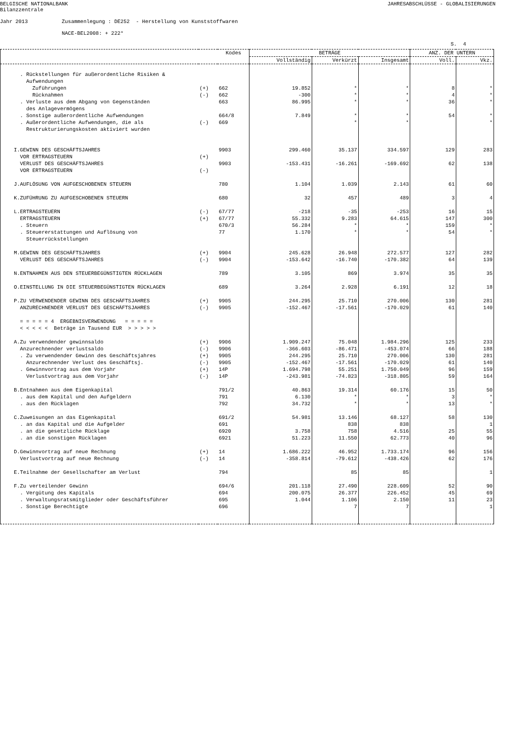BELGISCHE NATIONALBANK Bilanzzentrale
JAHRESABSCHLÜSSE - GLOBALISIERUNGEN
Jahr 2013 Zusammenlegung : DE252 - Herstellung von Kunststoffwaren NACE-BEL2008: + 222*
S. 4
| | | Kodes | BETRÄGE | | | ANZ. DER UNTERN | |
| --- | --- | --- | --- | --- | --- | --- | --- |
| | | | Vollständig | Verkürzt | Insgesamt | Voll. | Vkz. |
| . Rückstellungen für außerordentliche Risiken & Aufwendungen | | | | | | | |
| Zuführungen | (+) | 662 | 19.852 | * | * | 8 | * |
| Rücknahmen | (-) | 662 | -300 | * | * | 4 | * |
| . Verluste aus dem Abgang von Gegenständen des Anlagevermögens | | 663 | 86.995 | * | * | 36 | * |
| . Sonstige außerordentliche Aufwendungen | | 664/8 | 7.849 | * | * | 54 | * |
| . Außerordentliche Aufwendungen, die als Restrukturierungskosten aktiviert wurden | (-) | 669 | | * | * | | * |
| I.GEWINN DES GESCHÄFTSJAHRES VOR ERTRAGSTEUERN | (+) | 9903 | 299.460 | 35.137 | 334.597 | 129 | 283 |
| VERLUST DES GESCHÄFTSJAHRES VOR ERTRAGSTEUERN | (-) | 9903 | -153.431 | -16.261 | -169.692 | 62 | 138 |
| J.AUFLÖSUNG VON AUFGESCHOBENEN STEUERN | | 780 | 1.104 | 1.039 | 2.143 | 61 | 60 |
| K.ZUFÜHRUNG ZU AUFGESCHOBENEN STEUERN | | 680 | 32 | 457 | 489 | 3 | 4 |
| L.ERTRAGSTEUERN | (-) | 67/77 | -218 | -35 | -253 | 16 | 15 |
| ERTRAGSTEUERN | (+) | 67/77 | 55.332 | 9.283 | 64.615 | 147 | 300 |
| . Steuern | | 670/3 | 56.284 | * | * | 159 | * |
| . Steuererstattungen und Auflösung von Steuerrückstellungen | | 77 | 1.170 | * | * | 54 | * |
| M.GEWINN DES GESCHÄFTSJAHRES | (+) | 9904 | 245.628 | 26.948 | 272.577 | 127 | 282 |
| VERLUST DES GESCHÄFTSJAHRES | (-) | 9904 | -153.642 | -16.740 | -170.382 | 64 | 139 |
| N.ENTNAHMEN AUS DEN STEUERBEGÜNSTIGTEN RÜCKLAGEN | | 789 | 3.105 | 869 | 3.974 | 35 | 35 |
| O.EINSTELLUNG IN DIE STEUERBEGÜNSTIGTEN RÜCKLAGEN | | 689 | 3.264 | 2.928 | 6.191 | 12 | 18 |
| P.ZU VERWENDENDER GEWINN DES GESCHÄFTSJAHRES | (+) | 9905 | 244.295 | 25.710 | 270.006 | 130 | 281 |
| ANZURECHNENDER VERLUST DES GESCHÄFTSJAHRES | (-) | 9905 | -152.467 | -17.561 | -170.029 | 61 | 140 |
| = = = = = 4 ERGEBNISVERWENDUNG = = = = = < < < < < Beträge in Tausend EUR > > > > > | | | | | | | |
| A.Zu verwendender gewinnsaldo | (+) | 9906 | 1.909.247 | 75.048 | 1.984.296 | 125 | 233 |
| Anzurechnender verlustsaldo | (-) | 9906 | -366.603 | -86.471 | -453.074 | 66 | 188 |
| . Zu verwendender Gewinn des Geschäftsjahres | (+) | 9905 | 244.295 | 25.710 | 270.006 | 130 | 281 |
| Anzurechnender Verlust des Geschäftsj. | (-) | 9905 | -152.467 | -17.561 | -170.029 | 61 | 140 |
| . Gewinnvortrag aus dem Vorjahr | (+) | 14P | 1.694.798 | 55.251 | 1.750.049 | 96 | 159 |
| Verlustvortrag aus dem Vorjahr | (-) | 14P | -243.981 | -74.823 | -318.805 | 59 | 164 |
| B.Entnahmen aus dem Eigenkapital | | 791/2 | 40.863 | 19.314 | 60.176 | 15 | 50 |
| . aus dem Kapital und den Aufgeldern | | 791 | 6.130 | * | * | 3 | * |
| . aus den Rücklagen | | 792 | 34.732 | * | * | 13 | * |
| C.Zuweisungen an das Eigenkapital | | 691/2 | 54.981 | 13.146 | 68.127 | 58 | 130 |
| . an das Kapital und die Aufgelder | | 691 | | 838 | 838 | | 1 |
| . an die gesetzliche Rücklage | | 6920 | 3.758 | 758 | 4.516 | 25 | 55 |
| . an die sonstigen Rücklagen | | 6921 | 51.223 | 11.550 | 62.773 | 40 | 96 |
| D.Gewinnvortrag auf neue Rechnung | (+) | 14 | 1.686.222 | 46.952 | 1.733.174 | 96 | 156 |
| Verlustvortrag auf neue Rechnung | (-) | 14 | -358.814 | -79.612 | -438.426 | 62 | 176 |
| E.Teilnahme der Gesellschafter am Verlust | | 794 | | 85 | 85 | | 1 |
| F.Zu verteilender Gewinn | | 694/6 | 201.118 | 27.490 | 228.609 | 52 | 90 |
| . Vergütung des Kapitals | | 694 | 200.075 | 26.377 | 226.452 | 45 | 69 |
| . Verwaltungsratsmitglieder oder Geschäftsführer | | 695 | 1.044 | 1.106 | 2.150 | 11 | 23 |
| . Sonstige Berechtigte | | 696 | | 7 | 7 | | 1 |